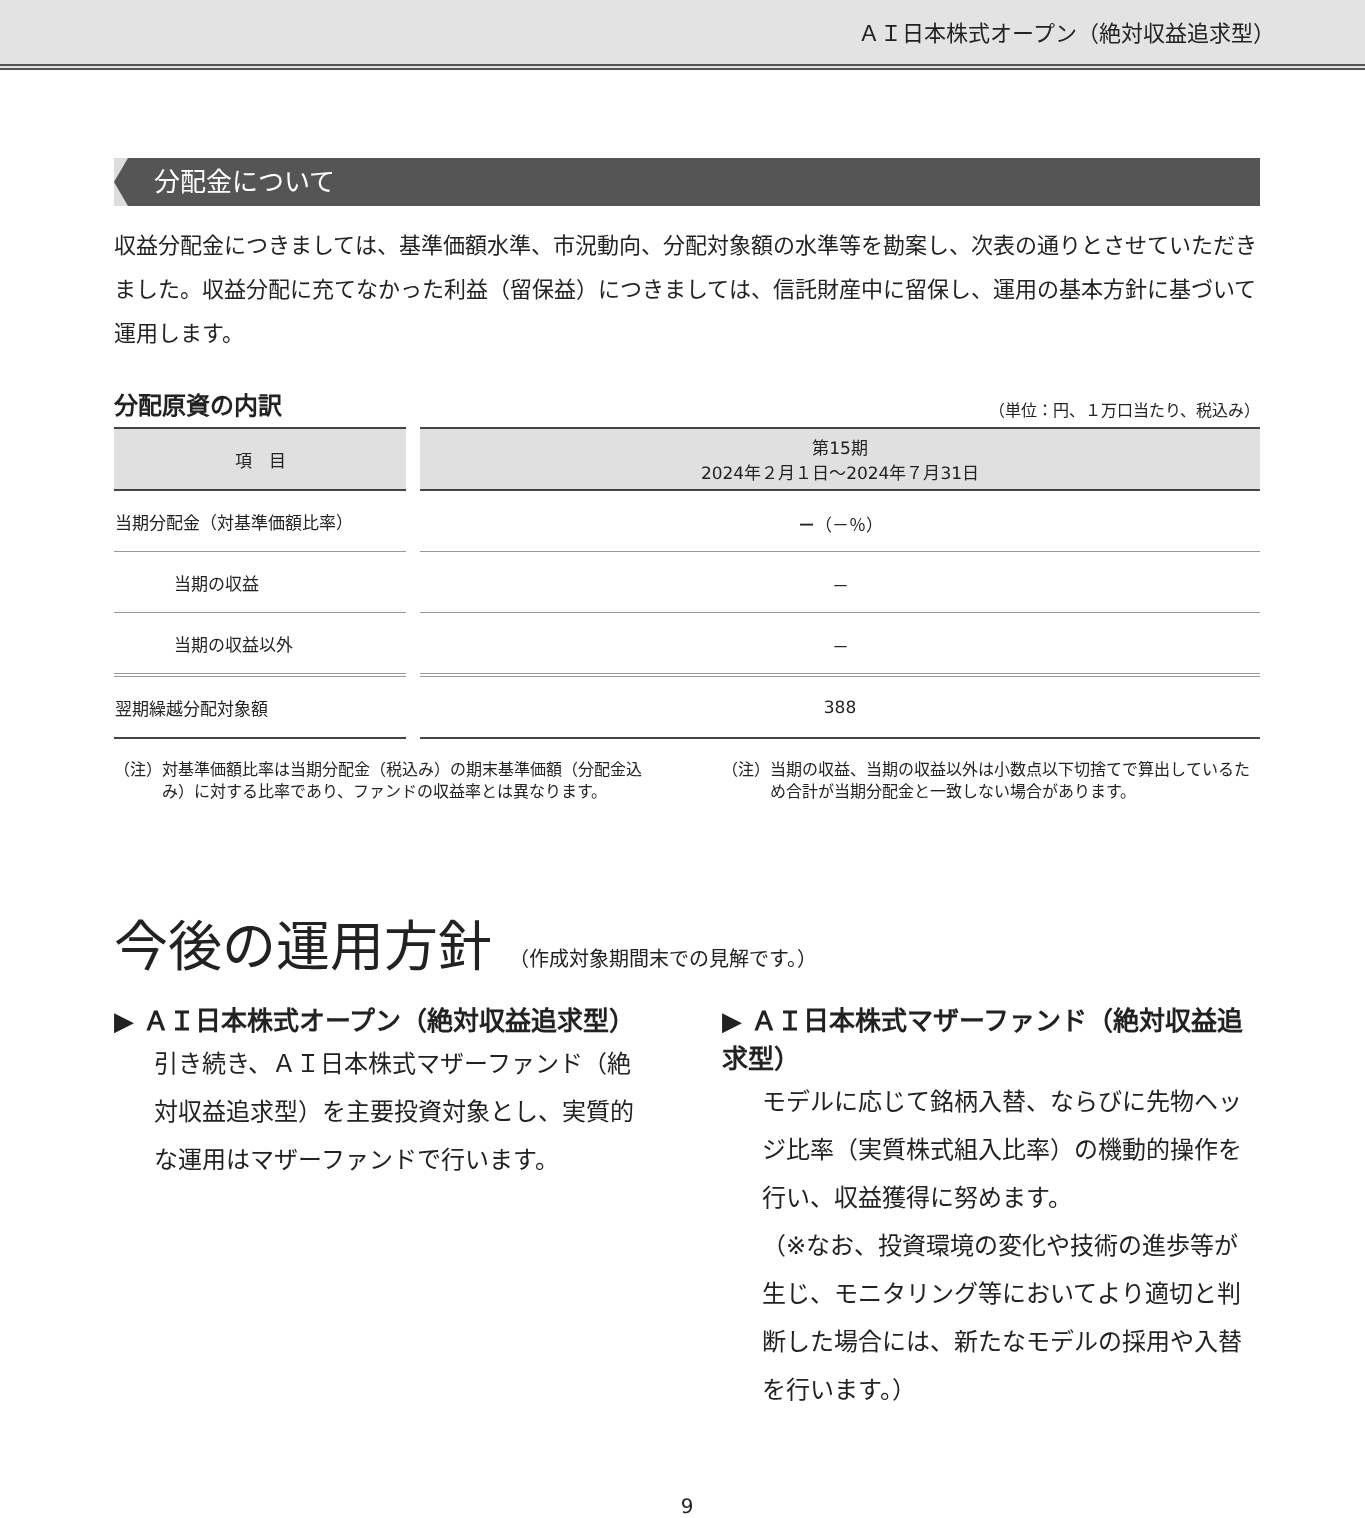ＡＩ日本株式オープン（絶対収益追求型）
分配金について
収益分配金につきましては、基準価額水準、市況動向、分配対象額の水準等を勘案し、次表の通りとさせていただきました。収益分配に充てなかった利益（留保益）につきましては、信託財産中に留保し、運用の基本方針に基づいて運用します。
分配原資の内訳 （単位：円、１万口当たり、税込み）
| 項 目 | 第15期 2024年２月１日～2024年７月31日 |
| --- | --- |
| 当期分配金（対基準価額比率） | － （－％） |
| 当期の収益 | － |
| 当期の収益以外 | － |
| 翌期繰越分配対象額 | 388 |
（注）対基準価額比率は当期分配金（税込み）の期末基準価額（分配金込み）に対する比率であり、ファンドの収益率とは異なります。
（注）当期の収益、当期の収益以外は小数点以下切捨てで算出しているため合計が当期分配金と一致しない場合があります。
今後の運用方針 （作成対象期間末での見解です。）
▶ ＡＩ日本株式オープン（絶対収益追求型）
引き続き、ＡＩ日本株式マザーファンド（絶対収益追求型）を主要投資対象とし、実質的な運用はマザーファンドで行います。
▶ ＡＩ日本株式マザーファンド（絶対収益追求型）
モデルに応じて銘柄入替、ならびに先物ヘッジ比率（実質株式組入比率）の機動的操作を行い、収益獲得に努めます。
（※なお、投資環境の変化や技術の進歩等が生じ、モニタリング等においてより適切と判断した場合には、新たなモデルの採用や入替を行います。）
9